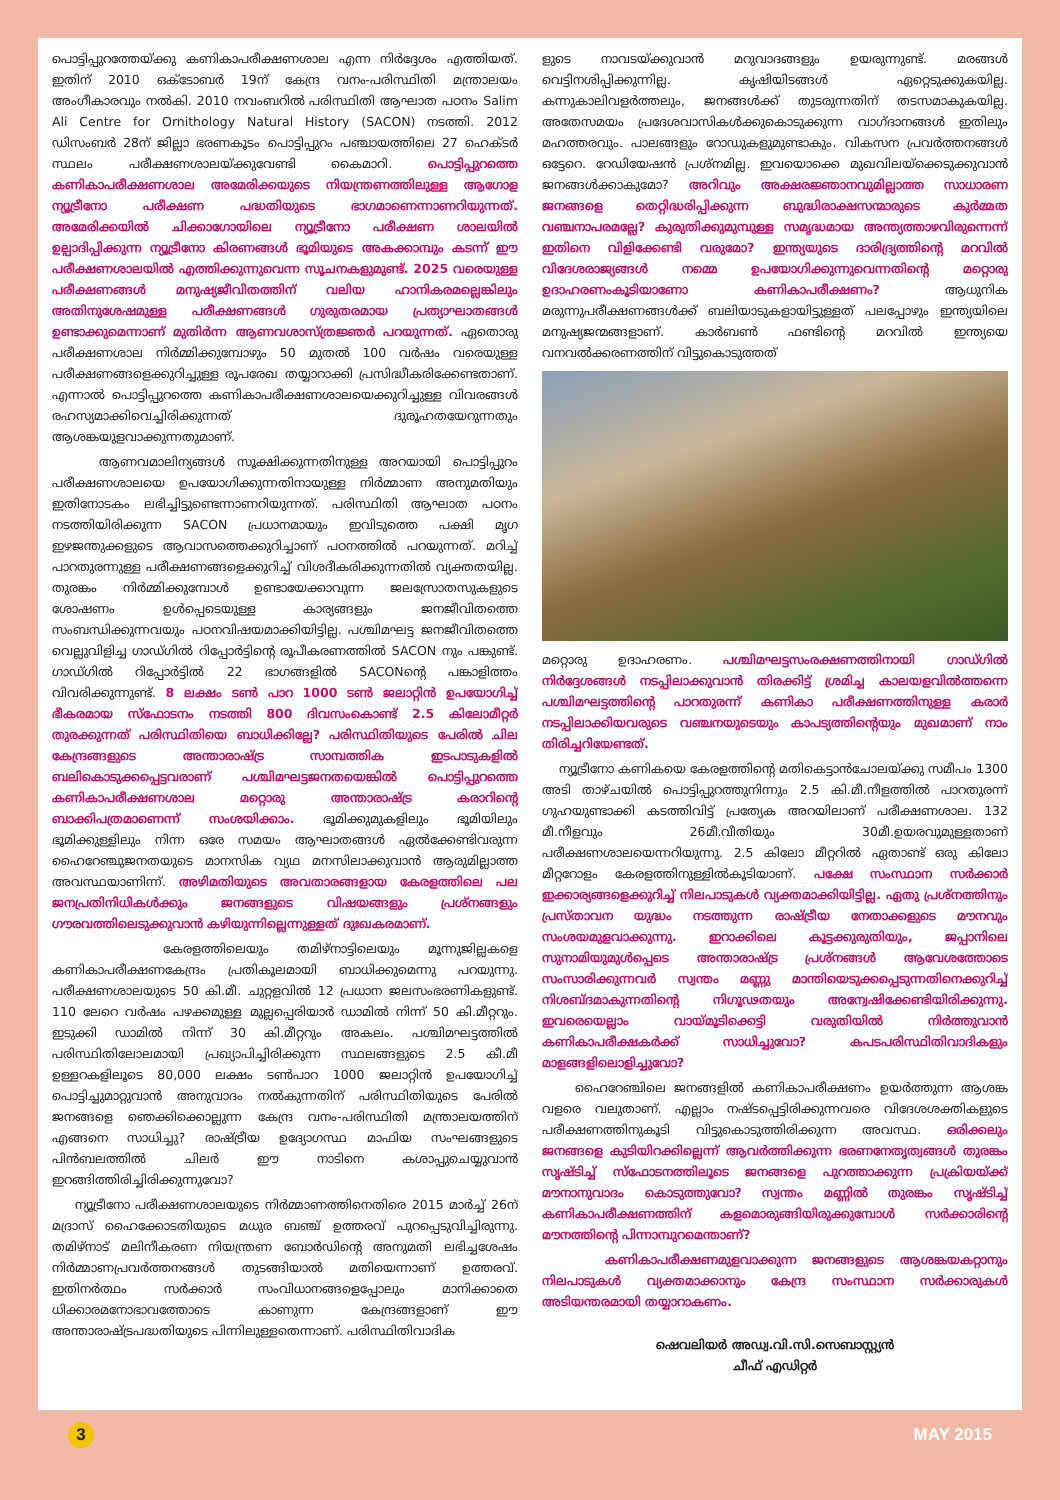പൊട്ടിപ്പുറത്തേയ്ക്കു കണികാപരീക്ഷണശാല എന്ന നിർദ്ദേശം എത്തിയത്. ഇതിന് 2010 ഒക്ടോബർ 19ന് കേന്ദ്ര വനം-പരിസ്ഥിതി മന്ത്രാലയം അംഗീകാരവും നൽകി. 2010 നവംബറിൽ പരിസ്ഥിതി ആഘാത പഠനം Salim Ali Centre for Ornithology Natural History (SACON) നടത്തി. 2012 ഡിസംബർ 28ന് ജില്ലാ ഭരണകൂടം പൊട്ടിപ്പുറം പഞ്ചായത്തിലെ 27 ഹെക്ടർ സ്ഥലം പരീക്ഷണശാലയ്ക്കുവേണ്ടി കൈമാറി. പൊട്ടിപ്പുറത്തെ കണികാപരീക്ഷണശാല അമേരിക്കയുടെ നിയന്ത്രണത്തിലുള്ള ആഗോള ന്യൂട്രീനോ പരീക്ഷണ പദ്ധതിയുടെ ഭാഗമാണെന്നാണറിയുന്നത്. അമേരിക്കയിൽ ചിക്കാഗോയിലെ ന്യൂട്രീനോ പരീക്ഷണ ശാലയിൽ ഉല്പാദിപ്പിക്കുന്ന ന്യൂട്രീനോ കിരണങ്ങൾ ഭൂമിയുടെ അകക്കാമ്പും കടന്ന് ഈ പരീക്ഷണശാലയിൽ എത്തിക്കുന്നുവെന്ന സൂചനകളുമുണ്ട്. 2025 വരെയുള്ള പരീക്ഷണങ്ങൾ മനുഷ്യജീവിതത്തിന് വലിയ ഹാനികരമല്ലെങ്കിലും അതിനുശേഷമുള്ള പരീക്ഷണങ്ങൾ ഗുരുതരമായ പ്രത്യാഘാതങ്ങൾ ഉണ്ടാക്കുമെന്നാണ് മുതിർന്ന ആണവശാസ്ത്രജ്ഞർ പറയുന്നത്. ഏതൊരു പരീക്ഷണശാല നിർമ്മിക്കുമ്പോഴും 50 മുതൽ 100 വർഷം വരെയുള്ള പരീക്ഷണങ്ങളെക്കുറിച്ചുള്ള രൂപരേഖ തയ്യാറാക്കി പ്രസിദ്ധീകരിക്കേണ്ടതാണ്. എന്നാൽ പൊട്ടിപ്പുറത്തെ കണികാപരീക്ഷണശാലയെക്കുറിച്ചുള്ള വിവരങ്ങൾ രഹസ്യമാക്കിവെച്ചിരിക്കുന്നത് ദുരൂഹതയേറുന്നതും ആശങ്കയുളവാക്കുന്നതുമാണ്.
ആണവമാലിന്യങ്ങൾ സൂക്ഷിക്കുന്നതിനുള്ള അറയായി പൊട്ടിപ്പുറം പരീക്ഷണശാലയെ ഉപയോഗിക്കുന്നതിനായുള്ള നിർമ്മാണ അനുമതിയും ഇതിനോടകം ലഭിച്ചിട്ടുണ്ടെന്നാണറിയുന്നത്. പരിസ്ഥിതി ആഘാത പഠനം നടത്തിയിരിക്കുന്ന SACON പ്രധാനമായും ഇവിടുത്തെ പക്ഷി മൃഗ ഇഴജന്തുക്കളുടെ ആവാസത്തെക്കുറിച്ചാണ് പഠനത്തിൽ പറയുന്നത്. മറിച്ച് പാറതുരന്നുള്ള പരീക്ഷണങ്ങളെക്കുറിച്ച് വിശദീകരിക്കുന്നതിൽ വ്യക്തതയില്ല. തുരങ്കം നിർമ്മിക്കുമ്പോൾ ഉണ്ടായേക്കാവുന്ന ജലസ്രോതസുകളുടെ ശോഷണം ഉൾപ്പെടെയുള്ള കാര്യങ്ങളും ജനജീവിതത്തെ സംബന്ധിക്കുന്നവയും പഠനവിഷയമാക്കിയിട്ടില്ല. പശ്ചിമഘട്ട ജനജീവിതത്തെ വെല്ലുവിളിച്ച ഗാഡ്ഗിൽ റിപ്പോർട്ടിന്റെ രൂപീകരണത്തിൽ SACON നും പങ്കുണ്ട്. ഗാഡ്ഗിൽ റിപ്പോർട്ടിൽ 22 ഭാഗങ്ങളിൽ SACONന്റെ പങ്കാളിത്തം വിവരിക്കുന്നുണ്ട്. 8 ലക്ഷം ടൺ പാറ 1000 ടൺ ജലാറ്റിൻ ഉപയോഗിച്ച് ഭീകരമായ സ്ഫോടനം നടത്തി 800 ദിവസംകൊണ്ട് 2.5 കിലോമീറ്റർ തുരക്കുന്നത് പരിസ്ഥിതിയെ ബാധിക്കില്ലേ? പരിസ്ഥിതിയുടെ പേരിൽ ചില കേന്ദ്രങ്ങളുടെ അന്താരാഷ്ട്ര സാമ്പത്തിക ഇടപാടുകളിൽ ബലികൊടുക്കപ്പെട്ടവരാണ് പശ്ചിമഘട്ടജനതയെങ്കിൽ പൊട്ടിപ്പുറത്തെ കണികാപരീക്ഷണശാല മറ്റൊരു അന്താരാഷ്ട്ര കരാറിന്റെ ബാക്കിപത്രമാണെന്ന് സംശയിക്കാം. ഭൂമിക്കുമുകളിലും ഭൂമിയിലും ഭൂമിക്കുള്ളിലും നിന്ന ഒരേ സമയം ആഘാതങ്ങൾ ഏൽക്കേണ്ടിവരുന്ന ഹൈറേഞ്ചുജനതയുടെ മാനസിക വ്യഥ മനസിലാക്കുവാൻ ആരുമില്ലാത്ത അവസ്ഥയാണിന്ന്. അഴിമതിയുടെ അവതാരങ്ങളായ കേരളത്തിലെ പല ജനപ്രതിനിധികൾക്കും ജനങ്ങളുടെ വിഷയങ്ങളും പ്രശ്നങ്ങളും ഗൗരവത്തിലെടുക്കുവാൻ കഴിയുന്നില്ലെന്നുള്ളത് ദുഃഖകരമാണ്.
കേരളത്തിലെയും തമിഴ്നാട്ടിലെയും മൂന്നുജില്ലകളെ കണികാപരീക്ഷണകേന്ദ്രം പ്രതികൂലമായി ബാധിക്കുമെന്നു പറയുന്നു. പരീക്ഷണശാലയുടെ 50 കി.മീ. ചുറ്റളവിൽ 12 പ്രധാന ജലസംഭരണികളുണ്ട്. 110 ലേറെ വർഷം പഴക്കമുള്ള മുല്ലപ്പെരിയാർ ഡാമിൽ നിന്ന് 50 കി.മീറ്ററും. ഇടുക്കി ഡാമിൽ നിന്ന് 30 കി.മീറ്ററും അകലം. പശ്ചിമഘട്ടത്തിൽ പരിസ്ഥിതിലോലമായി പ്രഖ്യാപിച്ചിരിക്കുന്ന സ്ഥലങ്ങളുടെ 2.5 കീ.മീ ഉള്ളറകളിലൂടെ 80,000 ലക്ഷം ടൺപാറ 1000 ജലാറ്റിൻ ഉപയോഗിച്ച് പൊട്ടിച്ചുമാറ്റുവാൻ അനുവാദം നൽകുന്നതിന് പരിസ്ഥിതിയുടെ പേരിൽ ജനങ്ങളെ ഞെക്കിക്കൊല്ലുന്ന കേന്ദ്ര വനം-പരിസ്ഥിതി മന്ത്രാലയത്തിന് എങ്ങനെ സാധിച്ചു? രാഷ്ട്രീയ ഉദ്യോഗസ്ഥ മാഫിയ സംഘങ്ങളുടെ പിൻബലത്തിൽ ചിലർ ഈ നാടിനെ കശാപ്പുചെയ്യുവാൻ ഇറങ്ങിത്തിരിച്ചിരിക്കുന്നുവോ?
ന്യൂട്രീനോ പരീക്ഷണശാലയുടെ നിർമ്മാണത്തിനെതിരെ 2015 മാർച്ച് 26ന് മദ്രാസ് ഹൈക്കോടതിയുടെ മധുര ബഞ്ച് ഉത്തരവ് പുറപ്പെടുവിച്ചിരുന്നു. തമിഴ്നാട് മലിനീകരണ നിയന്ത്രണ ബോർഡിന്റെ അനുമതി ലഭിച്ചശേഷം നിർമ്മാണപ്രവർത്തനങ്ങൾ തുടങ്ങിയാൽ മതിയെന്നാണ് ഉത്തരവ്. ഇതിനർത്ഥം സർക്കാർ സംവിധാനങ്ങളെപ്പോലും മാനിക്കാതെ ധിക്കാരമനോഭാവത്തോടെ കാണുന്ന കേന്ദ്രങ്ങളാണ് ഈ അന്താരാഷ്ട്രപദ്ധതിയുടെ പിന്നിലുള്ളതെന്നാണ്. പരിസ്ഥിതിവാദിക
ളുടെ നാവടയ്ക്കുവാൻ മറുവാദങ്ങളും ഉയരുന്നുണ്ട്. മരങ്ങൾ വെട്ടിനശിപ്പിക്കുന്നില്ല. കൃഷിയിടങ്ങൾ ഏറ്റെടുക്കുകയില്ല. കന്നുകാലിവളർത്തലും, ജനങ്ങൾക്ക് തുടരുന്നതിന് തടസമാകുകയില്ല. അതേസമയം പ്രദേശവാസികൾക്കുകൊടുക്കുന്ന വാഗ്ദാനങ്ങൾ ഇതിലും മഹത്തരവും. പാലങ്ങളും റോഡുകളുമുണ്ടാകും. വികസന പ്രവർത്തനങ്ങൾ ഒട്ടേറെ. റേഡിയേഷൻ പ്രശ്നമില്ല. ഇവയൊക്കെ മുഖവിലയ്ക്കെടുക്കുവാൻ ജനങ്ങൾക്കാകുമോ? അറിവും അക്ഷരജ്ഞാനവുമില്ലാത്ത സാധാരണ ജനങ്ങളെ തെറ്റിദ്ധരിപ്പിക്കുന്ന ബുദ്ധിരാക്ഷസന്മാരുടെ കുർമ്മത വഞ്ചനാപരമല്ലേ? കുരുതിക്കുമുമ്പുള്ള സമൃദ്ധമായ അന്ത്യത്താഴവിരുന്നെന്ന് ഇതിനെ വിളിക്കേണ്ടി വരുമോ? ഇന്ത്യയുടെ ദാരിദ്ര്യത്തിന്റെ മറവിൽ വിദേശരാജ്യങ്ങൾ നമ്മെ ഉപയോഗിക്കുന്നുവെന്നതിന്റെ മറ്റൊരു ഉദാഹരണംകൂടിയാണോ കണികാപരീക്ഷണം? ആധുനിക മരുന്നുപരീക്ഷണങ്ങൾക്ക് ബലിയാടുകളായിട്ടുള്ളത് പലപ്പോഴും ഇന്ത്യയിലെ മനുഷ്യജന്മങ്ങളാണ്. കാർബൺ ഫണ്ടിന്റെ മറവിൽ ഇന്ത്യയെ വനവൽക്കരണത്തിന് വിട്ടുകൊടുത്തത്
മറ്റൊരു ഉദാഹരണം. പശ്ചിമഘട്ടസംരക്ഷണത്തിനായി ഗാഡ്ഗിൽ നിർദ്ദേശങ്ങൾ നടപ്പിലാക്കുവാൻ തിരക്കിട്ട് ശ്രമിച്ച കാലയളവിൽത്തന്നെ പശ്ചിമഘട്ടത്തിന്റെ പാറതുരന്ന് കണികാ പരീക്ഷണത്തിനുള്ള കരാർ നടപ്പിലാക്കിയവരുടെ വഞ്ചനയുടെയും കാപട്യത്തിന്റെയും മുഖമാണ് നാം തിരിച്ചറിയേണ്ടത്.
ന്യൂട്രീനോ കണികയെ കേരളത്തിന്റെ മതികെട്ടാൻചോലയ്ക്കു സമീപം 1300 അടി താഴ്ചയിൽ പൊട്ടിപ്പുറത്തുനിന്നും 2.5 കി.മീ.നീളത്തിൽ പാറതുരന്ന് ഗുഹയുണ്ടാക്കി കടത്തിവിട്ട് പ്രത്യേക അറയിലാണ് പരീക്ഷണശാല. 132 മീ.നീളവും 26മീ.വീതിയും 30മീ.ഉയരവുമുള്ളതാണ് പരീക്ഷണശാലയെന്നറിയുന്നു. 2.5 കിലോ മീറ്ററിൽ ഏതാണ്ട് ഒരു കിലോ മീറ്ററോളം കേരളത്തിനുള്ളിൽകൂടിയാണ്. പക്ഷേ സംസ്ഥാന സർക്കാർ ഇക്കാര്യങ്ങളെക്കുറിച്ച് നിലപാടുകൾ വ്യക്തമാക്കിയിട്ടില്ല. ഏതു പ്രശ്നത്തിനും പ്രസ്താവന യുദ്ധം നടത്തുന്ന രാഷ്ട്രീയ നേതാക്കളുടെ മൗനവും സംശയമുളവാക്കുന്നു. ഇറാക്കിലെ കൂട്ടക്കുരുതിയും, ജപ്പാനിലെ സുനാമിയുമുൾപ്പെടെ അന്താരാഷ്ട്ര പ്രശ്നങ്ങൾ ആവേശത്തോടെ സംസാരിക്കുന്നവർ സ്വന്തം മണ്ണു മാന്തിയെടുക്കപ്പെടുന്നതിനെക്കുറിച്ച് നിശബ്ദമാകുന്നതിന്റെ നിഗൂഢതയും അന്വേഷിക്കേണ്ടിയിരിക്കുന്നു. ഇവരെയെല്ലാം വായ്മൂടിക്കെട്ടി വരുതിയിൽ നിർത്തുവാൻ കണികാപരീക്ഷകർക്ക് സാധിച്ചുവോ? കപടപരിസ്ഥിതിവാദികളും മാളങ്ങളിലൊളിച്ചുവോ?
ഹൈറേഞ്ചിലെ ജനങ്ങളിൽ കണികാപരീക്ഷണം ഉയർത്തുന്ന ആശങ്ക വളരെ വലുതാണ്. എല്ലാം നഷ്ടപ്പെട്ടിരിക്കുന്നവരെ വിദേശശക്തികളുടെ പരീക്ഷണത്തിനുകൂടി വിട്ടുകൊടുത്തിരിക്കുന്ന അവസ്ഥ. ഒരിക്കലും ജനങ്ങളെ കുടിയിറക്കില്ലെന്ന് ആവർത്തിക്കുന്ന ഭരണനേതൃത്വങ്ങൾ തുരങ്കം സൃഷ്ടിച്ച് സ്ഫോടനത്തിലൂടെ ജനങ്ങളെ പുറത്താക്കുന്ന പ്രക്രിയയ്ക്ക് മൗനാനുവാദം കൊടുത്തുവോ? സ്വന്തം മണ്ണിൽ തുരങ്കം സൃഷ്ടിച്ച് കണികാപരീക്ഷണത്തിന് കളമൊരുങ്ങിയിരുക്കുമ്പോൾ സർക്കാരിന്റെ മൗനത്തിന്റെ പിന്നാമ്പുറമെന്താണ്?
കണികാപരീക്ഷണമുളവാക്കുന്ന ജനങ്ങളുടെ ആശങ്കയകറ്റാനും നിലപാടുകൾ വ്യക്തമാക്കാനും കേന്ദ്ര സംസ്ഥാന സർക്കാരുകൾ അടിയന്തരമായി തയ്യാറാകണം.
ഷെവലിയർ അഡ്വ.വി.സി.സെബാസ്റ്റ്യൻ
ചീഫ് എഡിറ്റർ
3 MAY 2015